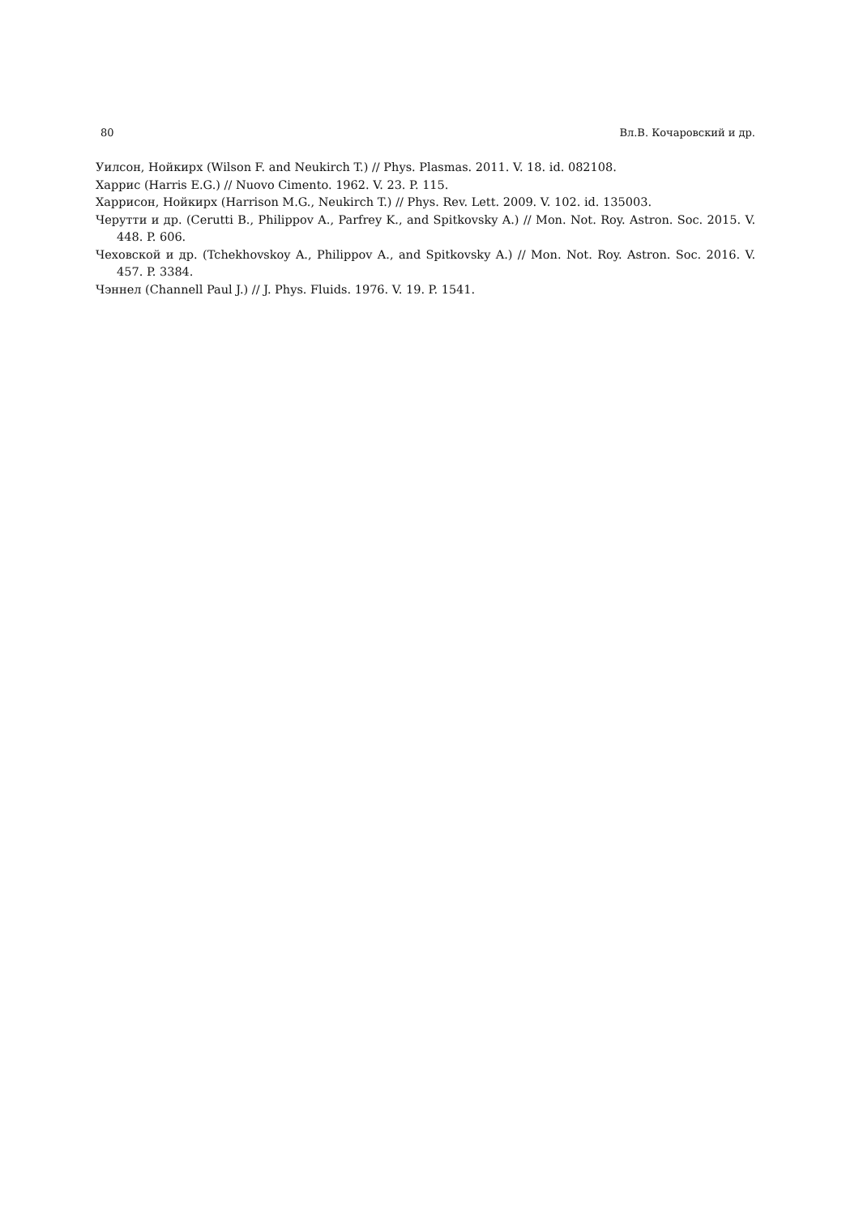80 Вл.В. Кочаровский и др.
Уилсон, Нойкирх (Wilson F. and Neukirch T.) // Phys. Plasmas. 2011. V. 18. id. 082108.
Харрис (Harris E.G.) // Nuovo Cimento. 1962. V. 23. P. 115.
Харрисон, Нойкирх (Harrison M.G., Neukirch T.) // Phys. Rev. Lett. 2009. V. 102. id. 135003.
Черутти и др. (Cerutti B., Philippov A., Parfrey K., and Spitkovsky A.) // Mon. Not. Roy. Astron. Soc. 2015. V. 448. P. 606.
Чеховской и др. (Tchekhovskoy A., Philippov A., and Spitkovsky A.) // Mon. Not. Roy. Astron. Soc. 2016. V. 457. P. 3384.
Чэннел (Channell Paul J.) // J. Phys. Fluids. 1976. V. 19. P. 1541.